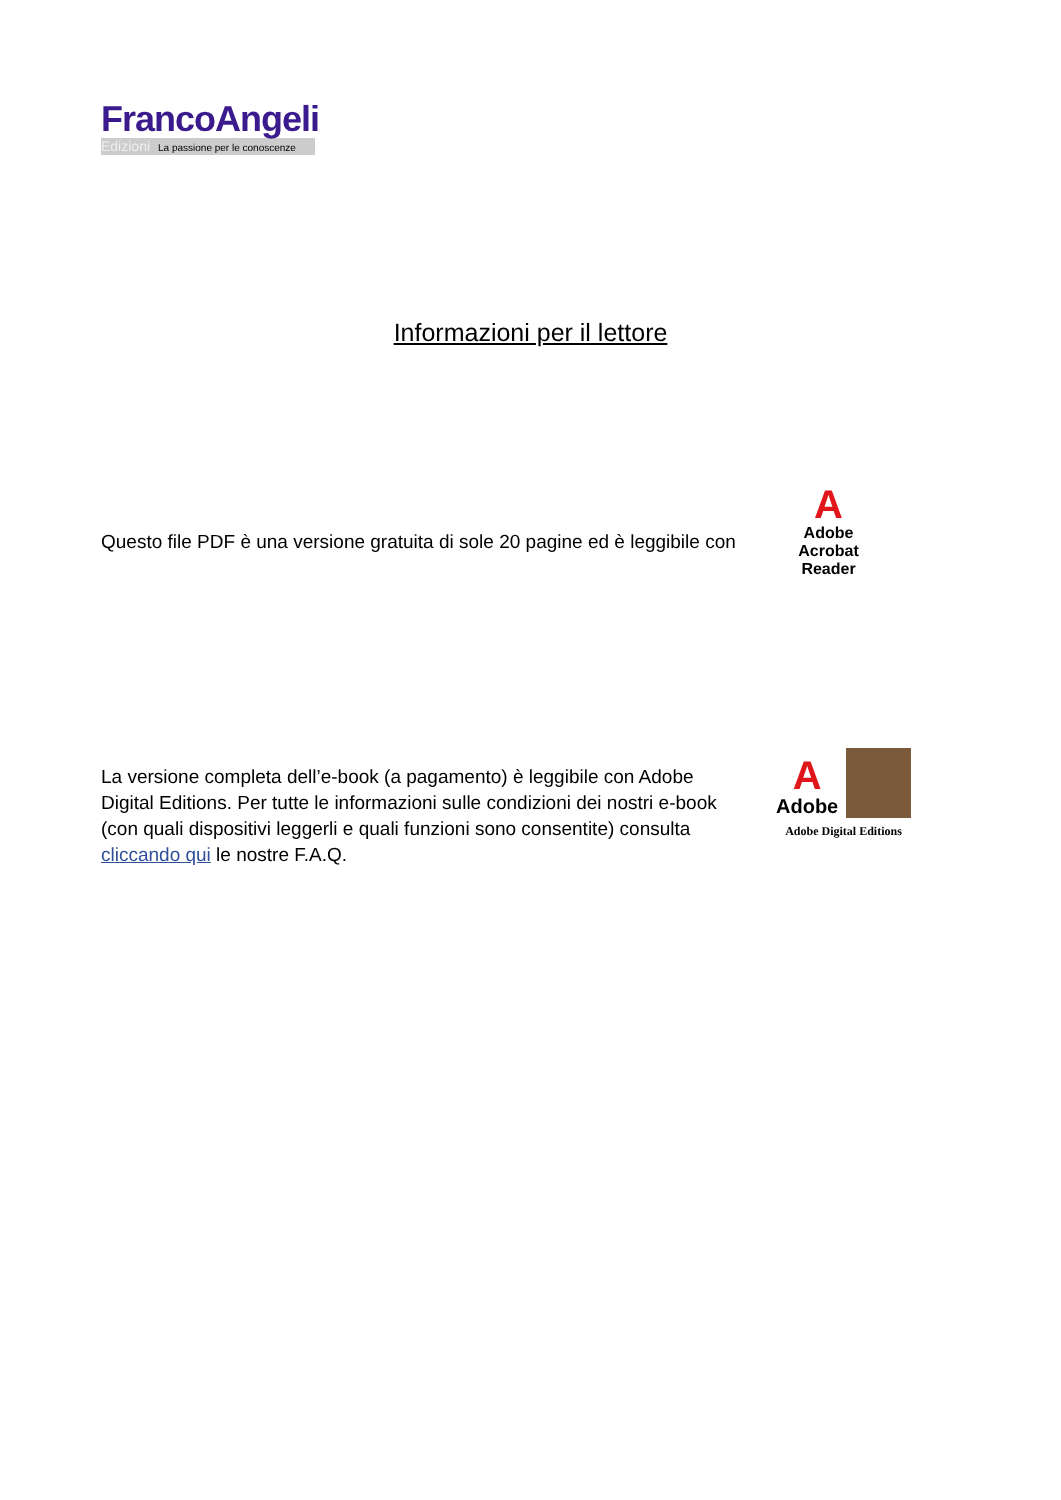FrancoAngeli
Edizioni La passione per le conoscenze
Informazioni per il lettore
Questo file PDF è una versione gratuita di sole 20 pagine ed è leggibile con
A
Adobe Acrobat Reader
La versione completa dell’e-book (a pagamento) è leggibile con Adobe Digital Editions. Per tutte le informazioni sulle condizioni dei nostri e-book (con quali dispositivi leggerli e quali funzioni sono consentite) consulta cliccando qui le nostre F.A.Q.
A
Adobe
Adobe Digital Editions